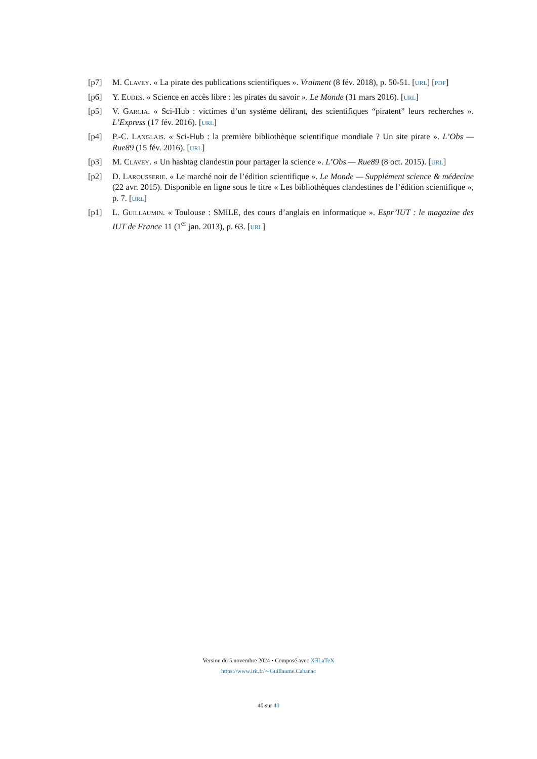[p7] M. Clavey. « La pirate des publications scientifiques ». Vraiment (8 fév. 2018), p. 50-51. [url] [pdf]
[p6] Y. Eudes. « Science en accès libre : les pirates du savoir ». Le Monde (31 mars 2016). [url]
[p5] V. Garcia. « Sci-Hub : victimes d’un système délirant, des scientifiques “piratent” leurs recherches ». L’Express (17 fév. 2016). [url]
[p4] P.-C. Langlais. « Sci-Hub : la première bibliothèque scientifique mondiale ? Un site pirate ». L’Obs — Rue89 (15 fév. 2016). [url]
[p3] M. Clavey. « Un hashtag clandestin pour partager la science ». L’Obs — Rue89 (8 oct. 2015). [url]
[p2] D. Larousserie. « Le marché noir de l’édition scientifique ». Le Monde — Supplément science & médecine (22 avr. 2015). Disponible en ligne sous le titre « Les bibliothèques clandestines de l’édition scientifique », p. 7. [url]
[p1] L. Guillaumin. « Toulouse : SMILE, des cours d’anglais en informatique ». Espr’IUT : le magazine des IUT de France 11 (1<sup>er</sup> jan. 2013), p. 63. [url]
Version du 5 novembre 2024 • Composé avec XƎLaTeX
https://www.irit.fr/∼Guillaume.Cabanac
40 sur 40